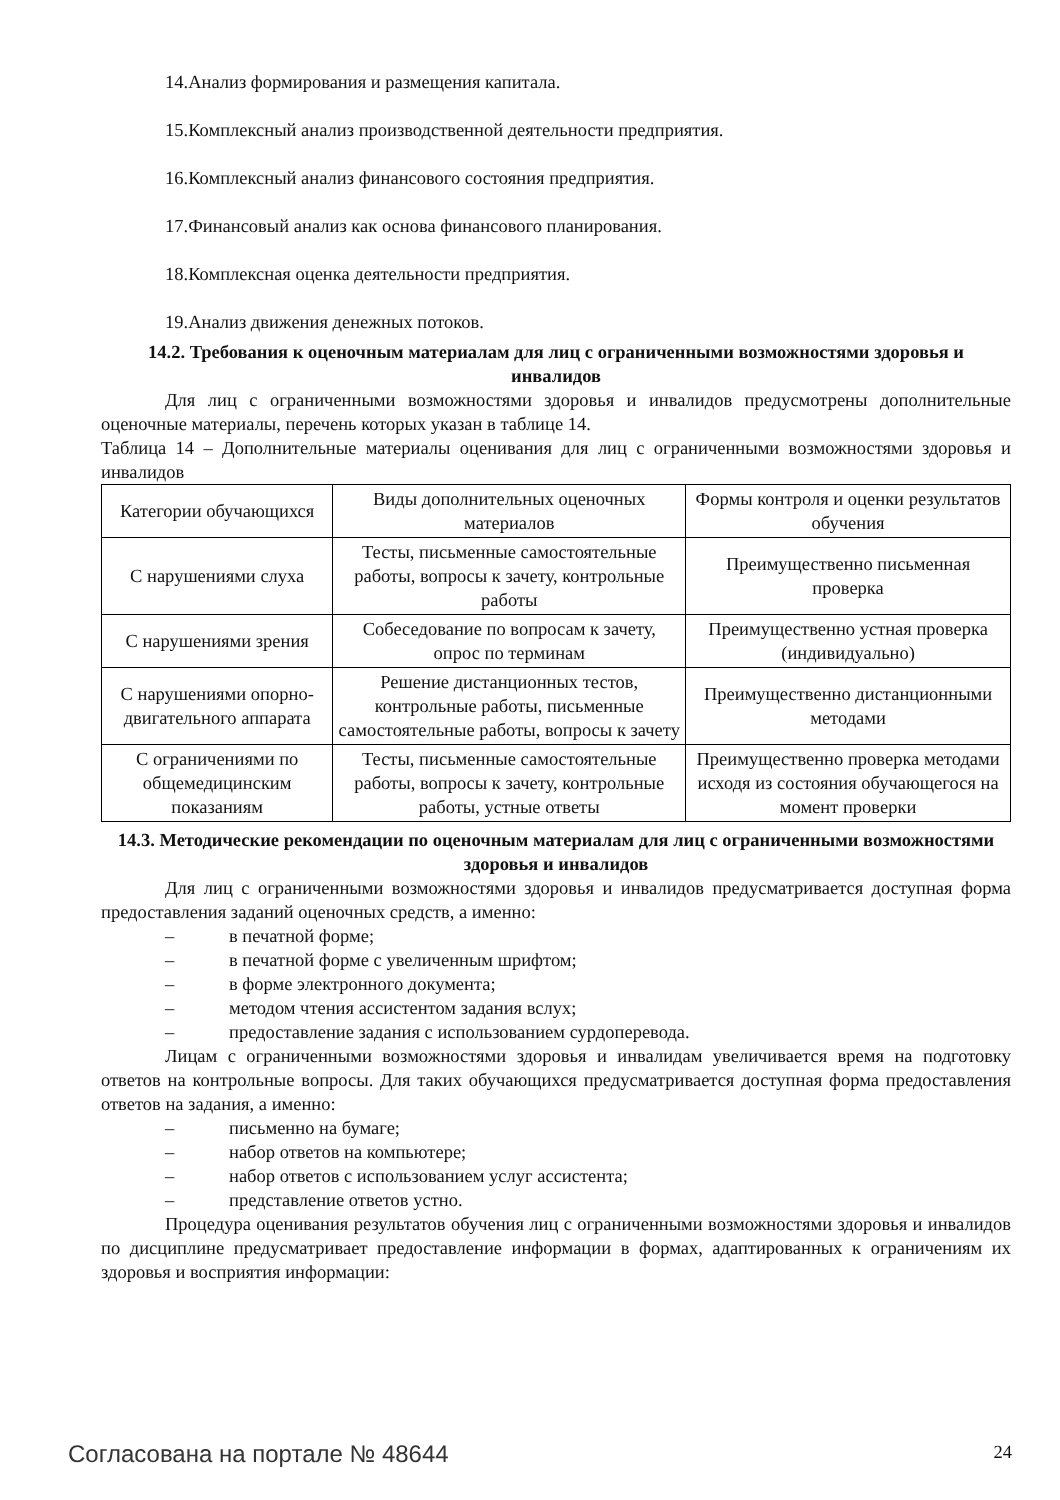14.Анализ формирования и размещения капитала.
15.Комплексный анализ производственной деятельности предприятия.
16.Комплексный анализ финансового состояния предприятия.
17.Финансовый анализ как основа финансового планирования.
18.Комплексная оценка деятельности предприятия.
19.Анализ движения денежных потоков.
14.2. Требования к оценочным материалам для лиц с ограниченными возможностями здоровья и инвалидов
Для лиц с ограниченными возможностями здоровья и инвалидов предусмотрены дополнительные оценочные материалы, перечень которых указан в таблице 14.
Таблица 14 – Дополнительные материалы оценивания для лиц с ограниченными возможностями здоровья и инвалидов
| Категории обучающихся | Виды дополнительных оценочных материалов | Формы контроля и оценки результатов обучения |
| С нарушениями слуха | Тесты, письменные самостоятельные работы, вопросы к зачету, контрольные работы | Преимущественно письменная проверка |
| С нарушениями зрения | Собеседование по вопросам к зачету, опрос по терминам | Преимущественно устная проверка (индивидуально) |
| С нарушениями опорно-двигательного аппарата | Решение дистанционных тестов, контрольные работы, письменные самостоятельные работы, вопросы к зачету | Преимущественно дистанционными методами |
| С ограничениями по общемедицинским показаниям | Тесты, письменные самостоятельные работы, вопросы к зачету, контрольные работы, устные ответы | Преимущественно проверка методами исходя из состояния обучающегося на момент проверки |
14.3. Методические рекомендации по оценочным материалам для лиц с ограниченными возможностями здоровья и инвалидов
Для лиц с ограниченными возможностями здоровья и инвалидов предусматривается доступная форма предоставления заданий оценочных средств, а именно:
– в печатной форме;
– в печатной форме с увеличенным шрифтом;
– в форме электронного документа;
– методом чтения ассистентом задания вслух;
– предоставление задания с использованием сурдоперевода.
Лицам с ограниченными возможностями здоровья и инвалидам увеличивается время на подготовку ответов на контрольные вопросы. Для таких обучающихся предусматривается доступная форма предоставления ответов на задания, а именно:
– письменно на бумаге;
– набор ответов на компьютере;
– набор ответов с использованием услуг ассистента;
– представление ответов устно.
Процедура оценивания результатов обучения лиц с ограниченными возможностями здоровья и инвалидов по дисциплине предусматривает предоставление информации в формах, адаптированных к ограничениям их здоровья и восприятия информации:
Согласована на портале № 48644 24